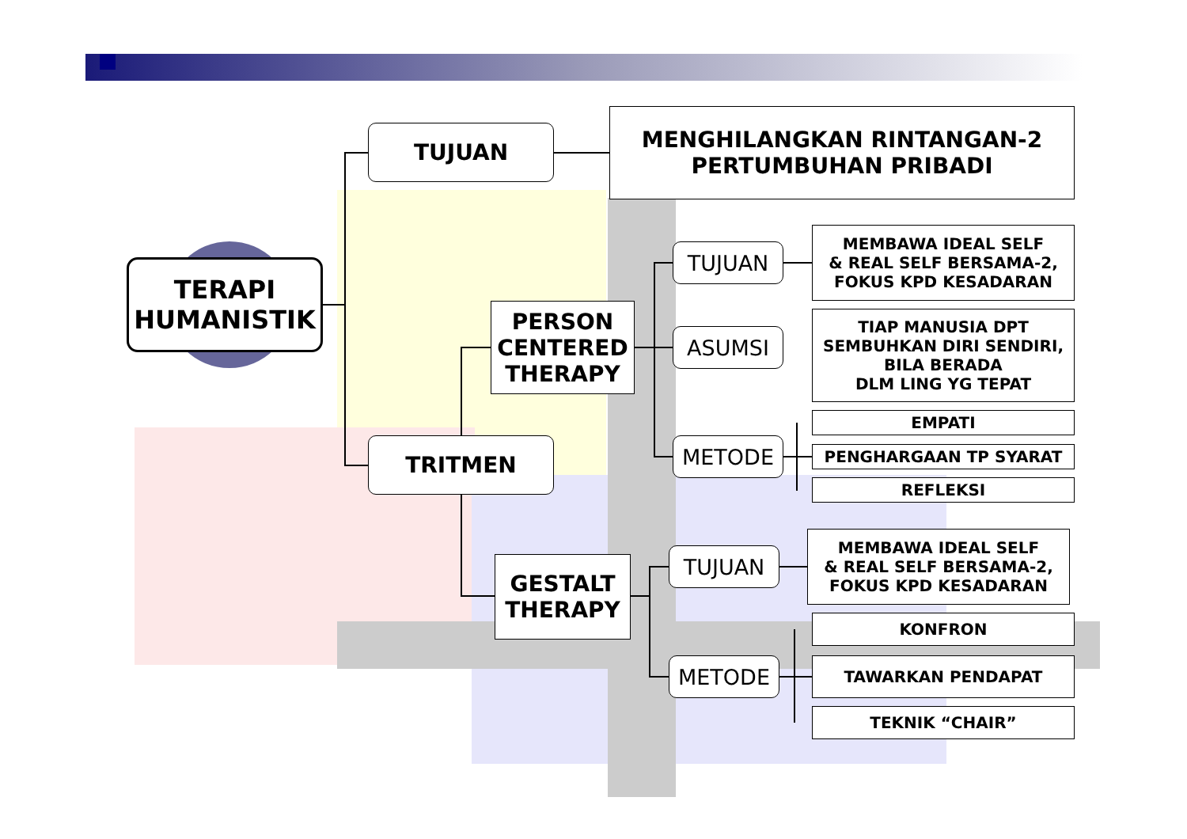TERAPI
HUMANISTIK
TUJUAN
MENGHILANGKAN RINTANGAN-2
PERTUMBUHAN PRIBADI
PERSON
CENTERED
THERAPY
TRITMEN
GESTALT
THERAPY
TUJUAN
ASUMSI
METODE
TUJUAN
METODE
MEMBAWA IDEAL SELF
& REAL SELF BERSAMA-2,
FOKUS KPD KESADARAN
TIAP MANUSIA DPT
SEMBUHKAN DIRI SENDIRI,
BILA BERADA
DLM LING YG TEPAT
EMPATI
PENGHARGAAN TP SYARAT
REFLEKSI
MEMBAWA IDEAL SELF
& REAL SELF BERSAMA-2,
FOKUS KPD KESADARAN
KONFRON
TAWARKAN PENDAPAT
TEKNIK “CHAIR”